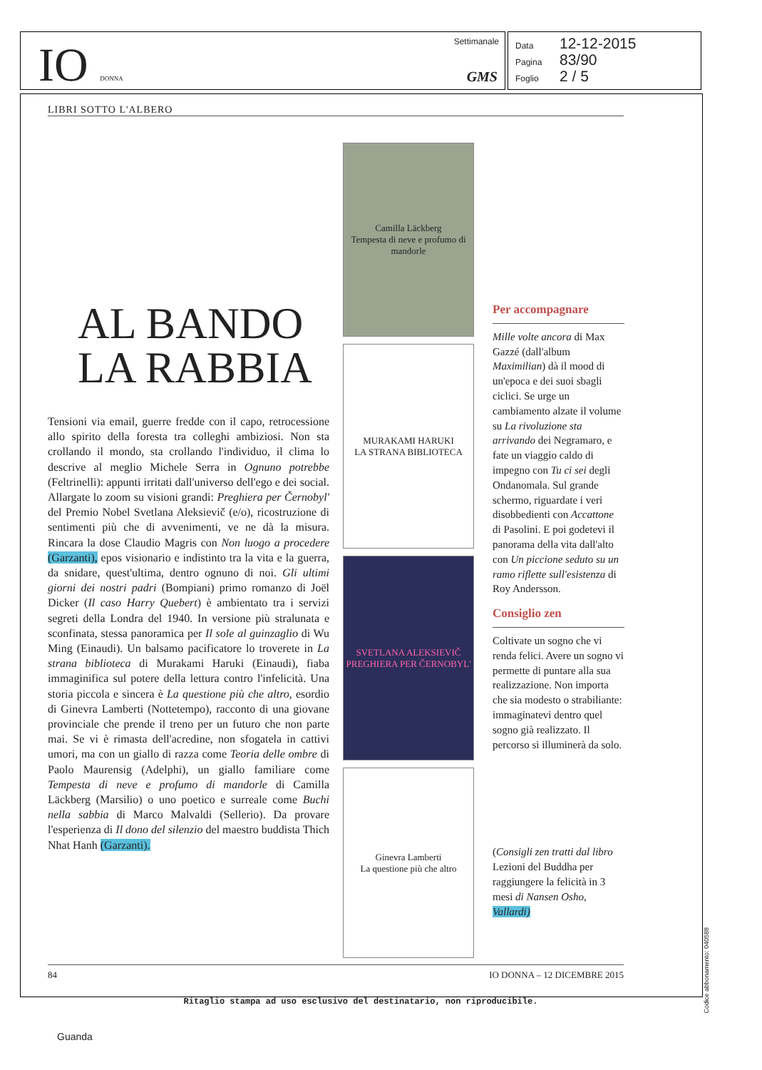IO DONNA Settimanale
GMS
Data 12-12-2015
Pagina 83/90
Foglio 2 / 5
LIBRI SOTTO L'ALBERO
AL BANDO
LA RABBIA
Tensioni via email, guerre fredde con il capo, retrocessione allo spirito della foresta tra colleghi ambiziosi. Non sta crollando il mondo, sta crollando l'individuo, il clima lo descrive al meglio Michele Serra in Ognuno potrebbe (Feltrinelli): appunti irritati dall'universo dell'ego e dei social. Allargate lo zoom su visioni grandi: Preghiera per Černobyl' del Premio Nobel Svetlana Aleksievič (e/o), ricostruzione di sentimenti più che di avvenimenti, ve ne dà la misura. Rincara la dose Claudio Magris con Non luogo a procedere (Garzanti), epos visionario e indistinto tra la vita e la guerra, da snidare, quest'ultima, dentro ognuno di noi. Gli ultimi giorni dei nostri padri (Bompiani) primo romanzo di Joël Dicker (Il caso Harry Quebert) è ambientato tra i servizi segreti della Londra del 1940. In versione più stralunata e sconfinata, stessa panoramica per Il sole al guinzaglio di Wu Ming (Einaudi). Un balsamo pacificatore lo troverete in La strana biblioteca di Murakami Haruki (Einaudi), fiaba immaginifica sul potere della lettura contro l'infelicità. Una storia piccola e sincera è La questione più che altro, esordio di Ginevra Lamberti (Nottetempo), racconto di una giovane provinciale che prende il treno per un futuro che non parte mai. Se vi è rimasta dell'acredine, non sfogatela in cattivi umori, ma con un giallo di razza come Teoria delle ombre di Paolo Maurensig (Adelphi), un giallo familiare come Tempesta di neve e profumo di mandorle di Camilla Läckberg (Marsilio) o uno poetico e surreale come Buchi nella sabbia di Marco Malvaldi (Sellerio). Da provare l'esperienza di Il dono del silenzio del maestro buddista Thich Nhat Hanh (Garzanti).
Camilla Läckberg
Tempesta di neve e profumo di mandorle
MURAKAMI HARUKI
LA STRANA BIBLIOTECA
SVETLANA ALEKSIEVIČ
PREGHIERA PER ČERNOBYL'
Ginevra Lamberti
La questione più che altro
Per accompagnare
Mille volte ancora di Max Gazzé (dall'album Maximilian) dà il mood di un'epoca e dei suoi sbagli ciclici. Se urge un cambiamento alzate il volume su La rivoluzione sta arrivando dei Negramaro, e fate un viaggio caldo di impegno con Tu ci sei degli Ondanomala. Sul grande schermo, riguardate i veri disobbedienti con Accattone di Pasolini. E poi godetevi il panorama della vita dall'alto con Un piccione seduto su un ramo riflette sull'esistenza di Roy Andersson.
Consiglio zen
Coltivate un sogno che vi renda felici. Avere un sogno vi permette di puntare alla sua realizzazione. Non importa che sia modesto o strabiliante: immaginatevi dentro quel sogno già realizzato. Il percorso si illuminerà da solo.
(Consigli zen tratti dal libro Lezioni del Buddha per raggiungere la felicità in 3 mesi di Nansen Osho, Vallardi)
84 IO DONNA – 12 DICEMBRE 2015
Ritaglio stampa ad uso esclusivo del destinatario, non riproducibile.
Codice abbonamento: 040588
Guanda